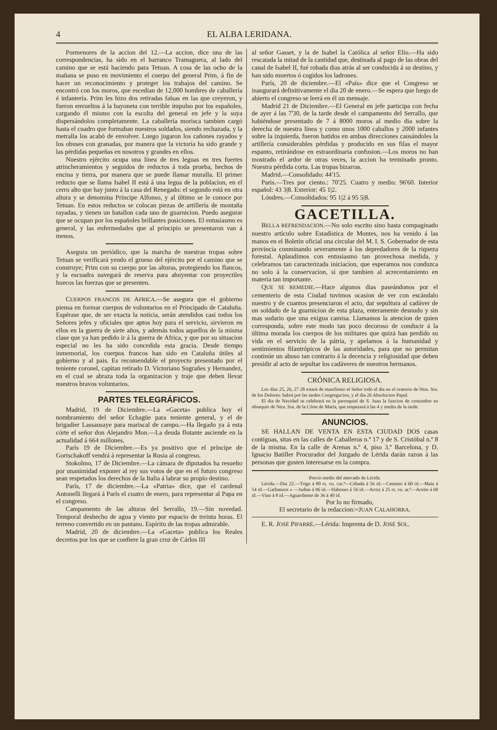4 EL ALBA LERIDANA.
Pormenores de la accion del 12.—La accion, dice una de las correspondencias, ha sido en el barranco Tramaguera, al lado del camino que se está haciendo para Tetuan. A cosa de las ocho de la mañana se puso en movimiento el cuerpo del general Prim, á fin de hacer un reconocimiento y proteger los trabajos del camino. Se encontró con los moros, que escedian de 12,000 hombres de caballería é infantería. Prim les hizo dos retiradas falsas en las que creyeron, y fueron envueltos á la bayoneta con terrible impulso por los españoles, cargando él mismo con la escolta del general en jefe y la suya dispersándolos completamente. La caballería morisca tambien cargó hasta el cuadro que formaban nuestros soldados, siendo rechazada, y la metralla los acabó de envolver. Luego jugaron los cañones rayados y los obuses con granadas, por manera que la victoria ha sido grande y las pérdidas pequeñas en nosotros y grandes en ellos.
Nuestro ejército ocupa una línea de tres leguas en tres fuertes atrincheramientos y seguidos de reductos á toda prueba, hechos de encina y tierra, por manera que se puede llamar muralla. El primer reducto que se llama Isabel II está á una legua de la poblacion, en el cerro alto que hay junto á la casa del Renegado: el segundo está en otra altura y se denomina Príncipe Alfonso, y al último se le conoce por Tetuan. En estos reductos se colocan piezas de artillería de montaña rayadas, y tienen un batallon cada uno de guarnicion. Puedo asegurar que se ocupan por los españoles brillantes posiciones. El entusiasmo es general, y las enfermedades que al principio se presentaron van á menos.
Asegura un periódico, que la marcha de nuestras tropas sobre Tetuan se verificará yendo el grueso del ejército por el camino que se construye; Prim con su cuerpo por las alturas, protegiendo los flancos, y la escuadra navegará de reserva para ahuyentar con proyectiles huecos las fuerzas que se presenten.
CUERPOS FRANCOS DE AFRICA.—Se asegura que el gobierno piensa en formar cuerpos de voluntarios en el Principado de Cataluña. Espérase que, de ser exacta la noticia, serán atendidos casi todos los Señores jefes y oficiales que aptos hoy para el servicio, sirvieron en ellos en la guerra de siete años, y además todos aquellos de la misma clase que ya han pedido ir á la guerra de Africa, y que por su situacion especial no les ha sido concedida esta gracia. Desde tiempo inmemorial, los cuerpos francos han sido en Cataluña útiles al gobierno y al pais. Es recomendable el proyecto presentado por el teniente coronel, capitan retirado D. Victoriano Sugrañes y Hernandez, en el cual se abraza toda la organizacion y traje que deben llevar nuestros bravos voluntarios.
PARTES TELEGRÁFICOS.
Madrid, 19 de Diciembre.—La «Gaceta» publica hoy el nombramiento del señor Echagüe para teniente general, y el de brigadier Lassausaye para mariscal de campo.—Ha llegado ya á esta córte el señor don Alejandro Mon.—La deuda flotante asciende en la actualidad á 664 millones.
París 19 de Diciembre.—Es ya positivo que el príncipe de Gortschakoff vendrá á representar la Rusia al congreso.
Stokolmo, 17 de Diciembre.—La cámara de diputados ha resuelto por unanimidad exponer al rey sus votos de que en el futuro congreso sean respetados los derechos de la Italia á labrar su propio destino.
París, 17 de diciembre.—La «Patria» dice, que el cardenal Antonelli llegará á París el cuatro de enero, para representar al Papa en el congreso.
Campamento de las alturas del Serrallo, 19.—Sin novedad. Temporal deshecho de agua y viento por espacio de treinta horas. El terreno convertido en un pantano. Espíritu de las tropas admirable.
Madrid, 20 de diciembre.—La «Gaceta» publica los Reales decretos por los que se confiere la gran cruz de Cárlos III
al señor Gasset, y la de Isabel la Católica al señor Elío.—Ha sido rescatada la mitad de la cantidad que, destinada al pago de las obras del canal de Isabel II, fué robada dias atrás al ser conducida á su destino, y han sido muertos ó cogidos los ladrones.
París, 20 de diciembre.—El «País» dice que el Congreso se inaugurará definitivamente el dia 20 de enero.—Se espera que luego de abierto el congreso se leerá en él un mensaje.
Madrid 21 de Diciembre.—El General en jefe participa con fecha de ayer á las 7'30, de la tarde desde el campamento del Serrallo, que habiéndose presentado de 7 á 8000 moros al medio dia sobre la derecha de nuestra línea y como unos 1000 caballos y 2000 infantes sobre la izquierda, fueron batidos en ambas direcciones causándoles la artillería considerables pérdidas y producido en sus filas el mayor espanto, retirándose en estraordinaria confusion.—Los moros no han mostrado el ardor de otras veces, la accion ha terminado pronto. Nuestra pérdida corta. Las tropas bizarras.
Madrid.—Consolidado: 44'15.
Paris.—Tres por ciento.: 70'25. Cuatro y medio: 96'60. Interior español: 43 3|8. Exterior: 45 1|2.
Lóndres.—Consolidados: 95 1|2 á 95 5|8.
GACETILLA.
BELLA REFRENDACION.—No solo escrito sino hasta compaginado nuestro artículo sobre Estadística de Montes, nos ha venido á las manos en el Boletin oficial una circular del M. I. S. Gobernador de esta provincia conminando severamente á los depredadores de la riqueza forestal. Aplaudimos con entusiasmo tan provechosa medida, y celebramos tan caracterizada iniciacion, que esperamos nos conduzca no solo á la conservacion, si que tambien al acrecentamiento en materia tan importante.
QUE SE REMEDIE.—Hace algunos dias paseándonos por el cementerio de esta Ciudad tuvimos ocasion de ver con escándalo nuestro y de cuantos presenciaron el acto, dar sepultura al cadáver de un soldado de la guarnicion de esta plaza, enteramente desnudo y sin mas sudario que una exigua camisa. Llamamos la atencion de quien corresponda, sobre este modo tan poco decoroso de conducir á la última morada los cuerpos de los militares que quizá han perdido su vida en el servicio de la pátria, y apelamos á la humanidad y sentimientos filantrópicos de las autoridades, para que no permitan continúe un abuso tan contrario á la decencia y religiosidad que deben presidir al acto de sepultar los cadáveres de nuestros hermanos.
CRÓNICA RELIGIOSA.
Los dias 25, 26, 27 28 estará de manifiesto el Señor todo el dia en el oratorio de Ntra. Sra. de los Dolores: habrá por las tardes Congregacion, y el dia 26 Absolucion Papal.
El dia de Navidad se celebrará en la parroquial de S. Juan la funcion de costumbre en obsequio de Ntra. Sra. de la Córte de María, que empezará á las 4 y media de la tarde.
ANUNCIOS.
SE HALLAN DE VENTA EN ESTA CIUDAD DOS casas contiguas, sitas en las calles de Caballeros n.º 17 y de S. Cristóbal n.º 8 de la misma. En la calle de Arenas n.º 4, piso 3.º Barcelona, y D. Ignacio Batiller Procurador del Juzgado de Lérida darán razon á las personas que gusten interesarse en la compra.
Precio medio del mercado de Lérida.
Lérida.—Dia 22.—Trigo á 80 rs. vn. cut.ª—Cebada á 56 id.—Centeno á 60 id.—Maíz á 54 id.—Garbanzos » —Judias á 96 id.—Habones á 56 id.—Arroz á 25 rs. vn. ar.ª—Aceite á 60 id.—Vino á 8 id.—Aguardiente de 36 á 40 id.
Por lo no firmado,
El secretario de la redaccion:=JUAN CALAHORRA.
E. R. JOSÉ PIFARRÉ.—Lérida: Imprenta de D. JOSÉ SOL.